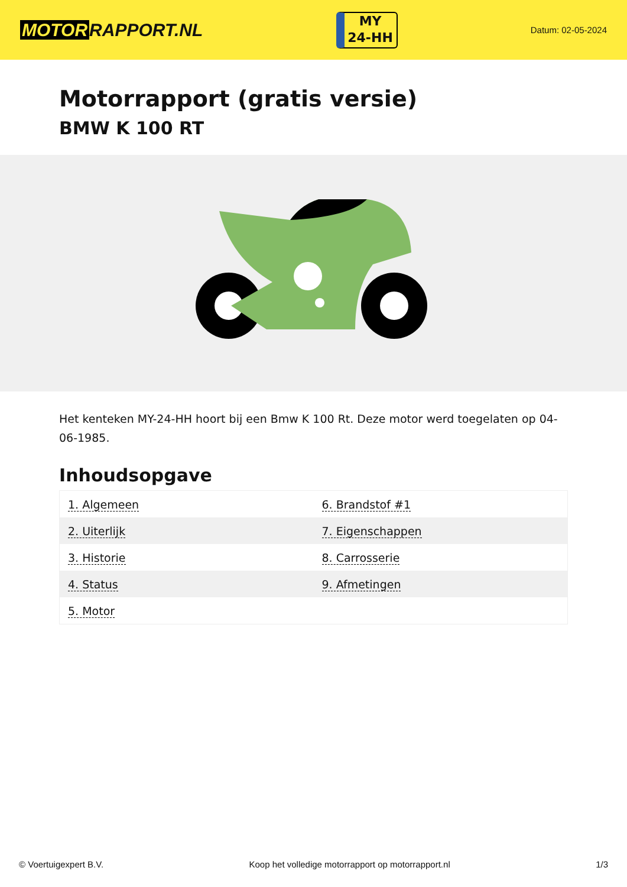MOTOR RAPPORT.NL
MY
24-HH
Datum: 02-05-2024
Motorrapport (gratis versie)
BMW K 100 RT
Het kenteken MY-24-HH hoort bij een Bmw K 100 Rt. Deze motor werd toegelaten op 04-06-1985.
Inhoudsopgave
| 1. Algemeen | 6. Brandstof #1 |
| 2. Uiterlijk | 7. Eigenschappen |
| 3. Historie | 8. Carrosserie |
| 4. Status | 9. Afmetingen |
| 5. Motor | |
© Voertuigexpert B.V. Koop het volledige motorrapport op motorrapport.nl 1/3